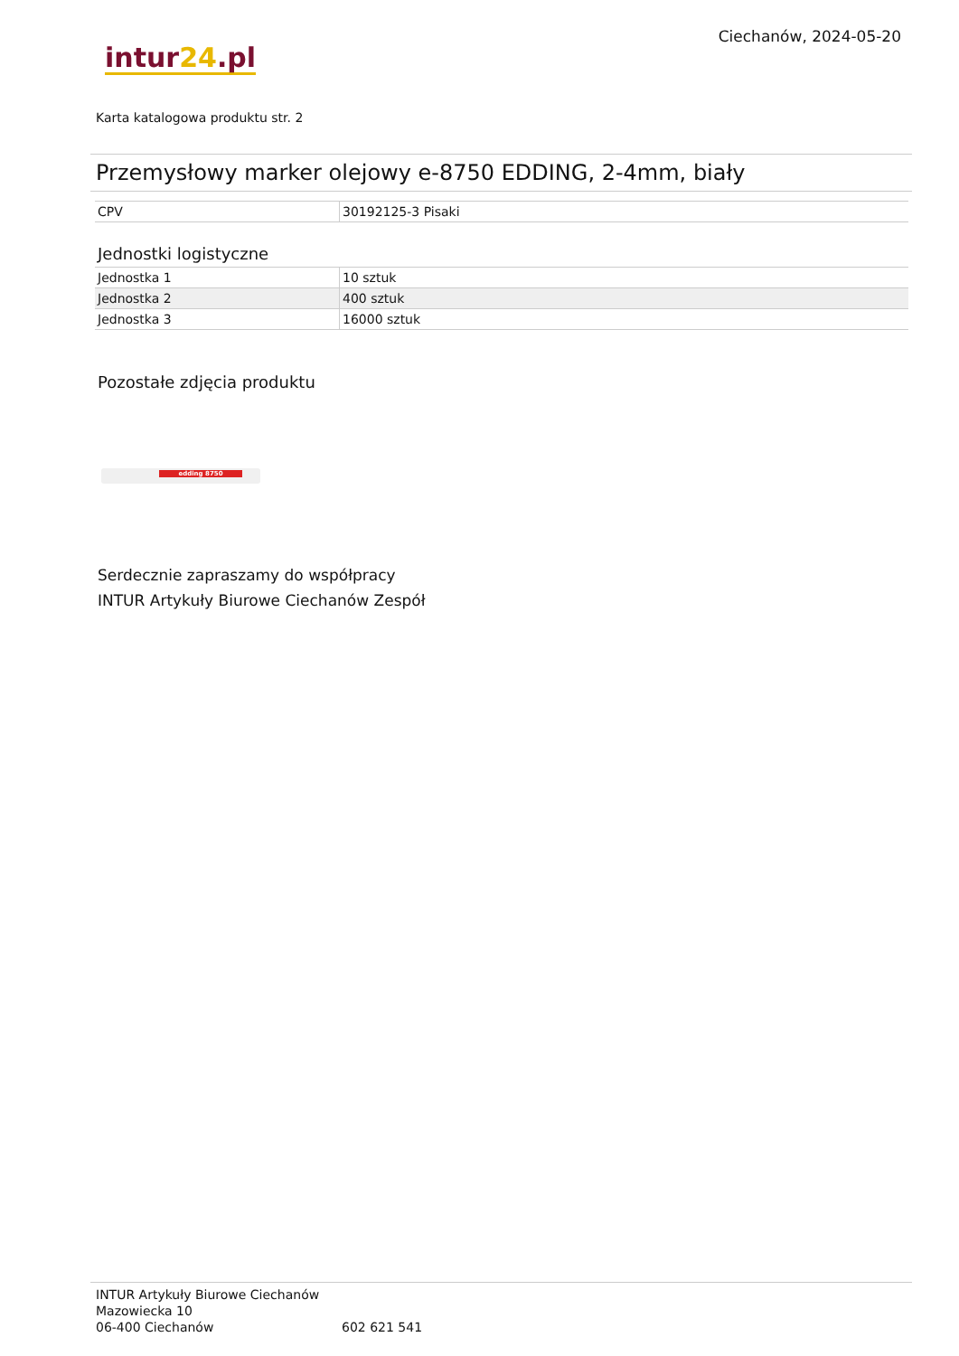Ciechanów, 2024-05-20
intur24.pl
Karta katalogowa produktu str. 2
Przemysłowy marker olejowy e-8750 EDDING, 2-4mm, biały
| CPV | 30192125-3 Pisaki |
Jednostki logistyczne
| Jednostka 1 | 10 sztuk |
| Jednostka 2 | 400 sztuk |
| Jednostka 3 | 16000 sztuk |
Pozostałe zdjęcia produktu
edding 8750
Serdecznie zapraszamy do współpracy
INTUR Artykuły Biurowe Ciechanów Zespół
INTUR Artykuły Biurowe Ciechanów
Mazowiecka 10
06-400 Ciechanów
602 621 541